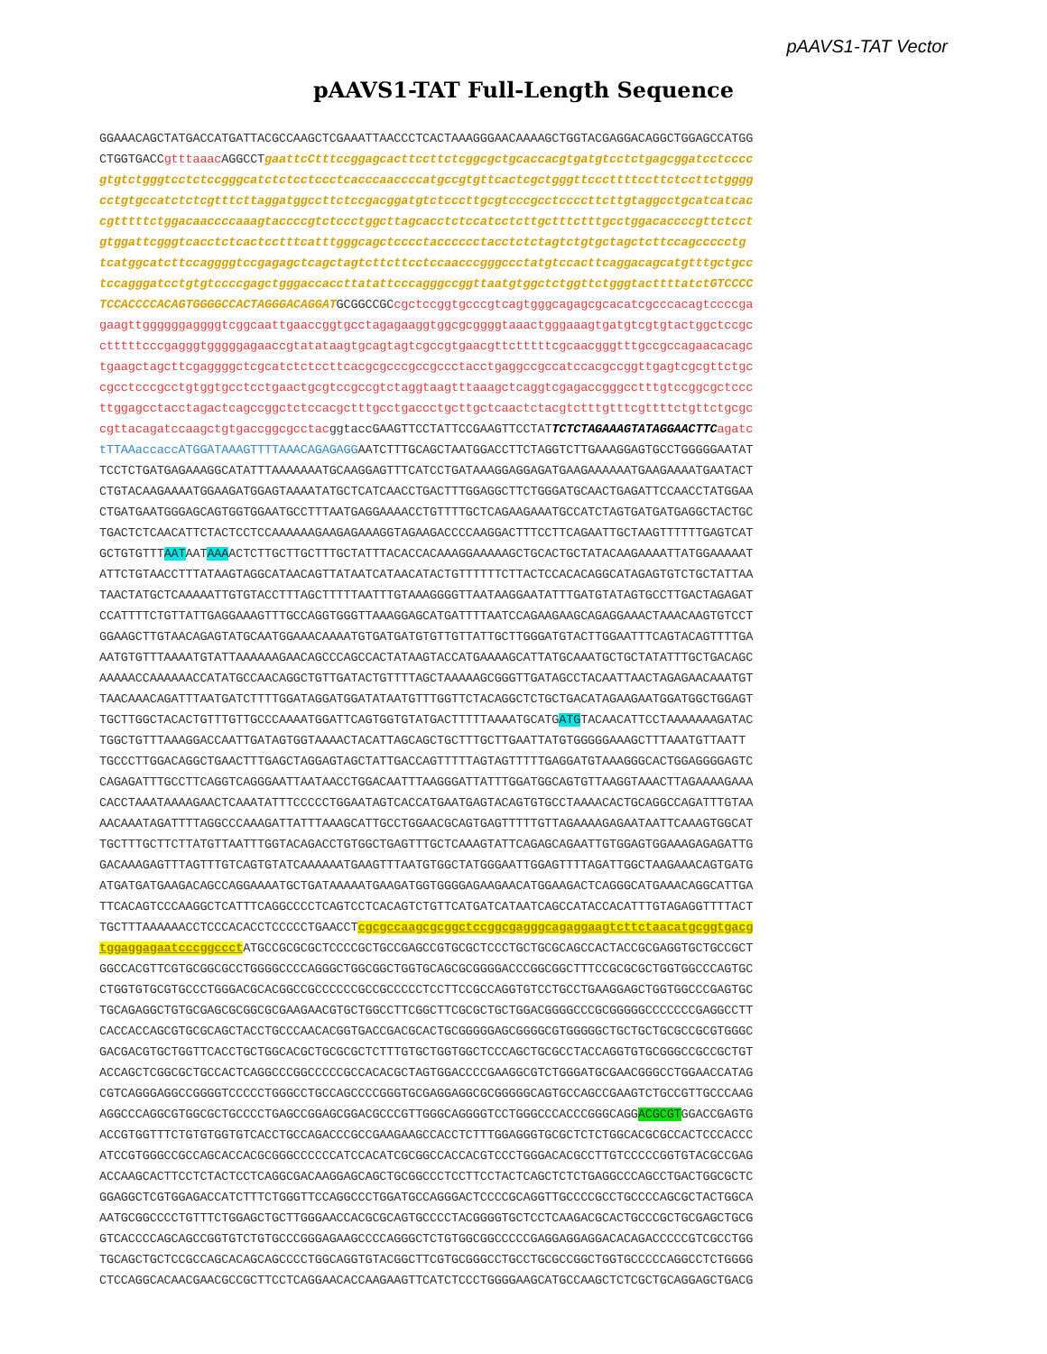pAAVS1-TAT Vector
pAAVS1-TAT Full-Length Sequence
GGAAACAGCTATGACCATGATTACGCCAAGCTCGAAATTAACCCTCACTAAAGGGAACAAAAGCTGGTACGAGGACAGGCTGGAGCCATGG CTGGTGACCgtttaaac AGGCCTgaattcCtttccggagcacttccttctcggcgctgcaccacgtgatgtcctctgagcggatcctcccc gtgtctgggtcctctccgggcatctctcctccctcacccaaccccatgccgtgttcactcgctgggttcccttttccttctccttctgggg cctgtgccatctctcgtttcttaggatggccttctccgacggatgtctcccttgcgtcccgcctccccttcttgtaggcctgcatcatcac cgtttttctggacaaccccaaagtaccccgtctccctggcttagcacctctccatcctcttgctttctttgcctggacaccccgttctcct gtggattcgggtcacctctcactcctttcatttgggcagctcccctacccccctacctctctagtctgtgctagctcttccagccccctg tcatggcatcttccaggggtccgagagctcagctagtcttcttcctccaacccgggccctatgtccacttcaggacagcatgtttgctgcc tccagggatcctgtgtccccgagctgggaccaccttatattcccagggccggttaatgtggctctggttctgggtacttttatctGTCCCC TCCACCCCACAGTGGGGCCACTAGGGACAGGATGCGGCCGCcgctccggtgcccgtcagtgggcagagcgcacatcgcccacagtccccga gaagttggggggaggggtcggcaattgaaccggtgcctagagaaggtggcgcggggtaaactgggaaagtgatgtcgtgtactggctccgc ctttttcccgagggtgggggagaaccgtatataagtgcagtagtcgccgtgaacgttctttttcgcaacgggtttgccgccagaacacagc tgaagctagcttcgaggggctcgcatctctccttcacgcgcccgccgccctacctgaggccgccatccacgccggttgagtcgcgttctgc cgcctcccgcctgtggtgcctcctgaactgcgtccgccgtctaggtaagtttaaagctcaggtcgagaccgggcctttgtccggcgctccc ttggagcctacctagactcagccggctctccacgctttgcctgaccctgcttgctcaactctacgtctttgtttcgttttctgttctgcgc cgttacagatccaagctgtgaccggcgcctacggtaccGAAGTTCCTATTCCGAAGTTCCTATTCTCTAGAAAGTATAGGAACTTC agatc tTTAAaccaccATGGATAAAGTTTTAAACAGAGAGGAATCTTTGCAGCTAATGGACCTTCTAGGTCTTGAAAGGAGTGCCTGGGGGAATAT TCCTCTGATGAGAAAGGCATATTTAAAAAAATGCAAGGAGTTTCATCCTGATAAAGGAGGAGATGAAGAAAAAATGAAGAAAATGAATACT CTGTACAAGAAAATGGAAGATGGAGTAAAATATGCTCATCAACCTGACTTTGGAGGCTTCTGGGATGCAACTGAGATTCCAACCTATGGAA CTGATGAATGGGAGCAGTGGTGGAATGCCTTTAATGAGGAAAACCTGTTTTGCTCAGAAGAAATGCCATCTAGTGATGATGAGGCTACTGC TGACTCTCAACATTCTACTCCTCCAAAAAAGAAGAGAAAGGTAGAAGACCCCAAGGACTTTCCTTCAGAATTGCTAAGTTTTTTGAGTCAT GCTGTGTTTAATAATAAAACTCTTGCTTGCTTTGCTATTTACACCACAAAGGAAAAAGCTGCACTGCTATACAAGAAAATTATGGAAAAAT ATTCTGTAACCTTTATAAGTAGGCATAACAGTTATAATCATAACATACTGTTTTTTCTTACTCCACACAGGCATAGAGTGTCTGCTATTAA TAACTATGCTCAAAAATTGTGTACCTTTAGCTTTTTAATTTGTAAAGGGGTTAATAAGGAATATTTGATGTATAGTGCCTTGACTAGAGAT CCATTTTCTGTTATTGAGGAAAGTTTGCCAGGTGGGTTAAAGGAGCATGATTTTAATCCAGAAGAAGCAGAGGAAACTAAACAAGTGTCCT GGAAGCTTGTAACAGAGTATGCAATGGAAACAAAATGTGATGATGTGTTGTTATTGCTTGGGATGTACTTGGAATTTCAGTACAGTTTTGA AATGTGTTTAAAATGTATTAAAAAAGAACAGCCCAGCCACTATAAGTACCATGAAAAGCATTATGCAAATGCTGCTATATTTGCTGACAGC AAAAACCAAAAAACCATATGCCAACAGGCTGTTGATACTGTTTTAGCTAAAAAGCGGGTTGATAGCCTACAATTAACTAGAGAACAAATGT TAACAAACAGATTTAATGATCTTTTGGATAGGATGGATATAATGTTTGGTTCTACAGGCTCTGCTGACATAGAAGAATGGATGGCTGGAGT TGCTTGGCTACACTGTTTGTTGCCCAAAATGGATTCAGTGGTGTATGACTTTTTAAAATGCATGATGTACAACATTCCTAAAAAAAGATAC TGGCTGTTTAAAGGACCAATTGATAGTGGTAAAACTACATTAGCAGCTGCTTTGCTTGAATTATGTGGGGGAAAGCTTTAAATGTTAATT TGCCCTTGGACAGGCTGAACTTTGAGCTAGGAGTAGCTATTGACCAGTTTTTAGTAGTTTTTGAGGATGTAAAGGGCACTGGAGGGGAGTC CAGAGATTTGCCTTCAGGTCAGGGAATTAATAACCTGGACAATTTAAGGGATTATTTGGATGGCAGTGTTAAGGTAAACTTAGAAAAGAAA CACCTAAATAAAAGAACTCAAATATTTCCCCCTGGAATAGTCACCATGAATGAGTACAGTGTGCCTAAAACACTGCAGGCCAGATTTGTAA AACAAATAGATTTTAGGCCCAAAGATTATTTAAAGCATTGCCTGGAACGCAGTGAGTTTTTGTTAGAAAAGAGAATAATTCAAAGTGGCAT TGCTTTGCTTCTTATGTTAATTTGGTACAGACCTGTGGCTGAGTTTGCTCAAAGTATTCAGAGCAGAATTGTGGAGTGGAAAGAGAGATTG GACAAAGAGTTTAGTTTGTCAGTGTATCAAAAAATGAAGTTTAATGTGGCTATGGGAATTGGAGTTTTAGATTGGCTAAGAAACAGTGATG ATGATGATGAAGACAGCCAGGAAAATGCTGATAAAAATGAAGATGGTGGGGAGAAGAACATGGAAGACTCAGGGCATGAAACAGGCATTGA TTCACAGTCCCAAGGCTCATTTCAGGCCCCTCAGTCCTCACAGTCTGTTCATGATCATAATCAGCCATACCACATTTGTAGAGGTTTTACT TGCTTTAAAAAACCTCCCACACCTCCCCCTGAACCTcgcgccaagcgcggctccggcgagggcagaggaagtcttctaacatgcggtgacg tggaggagaatcccggccct ATGCCGCGCGCTCCCCGCTGCCGAGCCGTGCGCTCCCTGCTGCGCAGCCACTACCGCGAGGTGCTGCCGCT GGCCACGTTCGTGCGGCGCCTGGGGCCCCAGGGCTGGCGGCTGGTGCAGCGCGGGGACCCGGCGGCTTTCCGCGCGCTGGTGGCCCAGTGC CTGGTGTGCGTGCCCTGGGACGCACGGCCGCCCCCCGCCGCCCCCTCCTTCCGCCAGGTGTCCTGCCTGAAGGAGCTGGTGGCCCGAGTGC TGCAGAGGCTGTGCGAGCGCGGCGCGAAGAACGTGCTGGCCTTCGGCTTCGCGCTGCTGGACGGGGCCCGCGGGGGCCCCCCCGAGGCCTT CACCACCAGCGTGCGCAGCTACCTGCCCAACACGGTGACCGACGCACTGCGGGGGAGCGGGGCGTGGGGGCTGCTGCTGCGCCGCGTGGGC GACGACGTGCTGGTTCACCTGCTGGCACGCTGCGCGCTCTTTGTGCTGGTGGCTCCCAGCTGCGCCTACCAGGTGTGCGGGCCGCCGCTGT ACCAGCTCGGCGCTGCCACTCAGGCCCGGCCCCCGCCACACGCTAGTGGACCCCGAAGGCGTCTGGGATGCGAACGGGCCTGGAACCATAG CGTCAGGGAGGCCGGGGTCCCCCTGGGCCTGCCAGCCCCGGGTGCGAGGAGGCGCGGGGGCAGTGCCAGCCGAAGTCTGCCGTTGCCCAAG AGGCCCAGGCGTGGCGCTGCCCCTGAGCCGGAGCGGACGCCCGTTGGGCAGGGGTCCTGGGCCCACCCGGGCAGGACGCGTGGACCGAGTG ACCGTGGTTTCTGTGTGGTGTCACCTGCCAGACCCGCCGAAGAAGCCACCTCTTTGGAGGGTGCGCTCTCTGGCACGCGCCACTCCCACCC ATCCGTGGGCCGCCAGCACCACGCGGGCCCCCCATCCACATCGCGGCCACCACGTCCCTGGGACACGCCTTGTCCCCCGGTGTACGCCGAG ACCAAGCACTTCCTCTACTCCTCAGGCGACAAGGAGCAGCTGCGGCCCTCCTTCCTACTCAGCTCTCTGAGGCCCAGCCTGACTGGCGCTC GGAGGCTCGTGGAGACCATCTTTCTGGGTTCCAGGCCCTGGATGCCAGGGACTCCCCGCAGGTTGCCCCGCCTGCCCCAGCGCTACTGGCA AATGCGGCCCCTGTTTCTGGAGCTGCTTGGGAACCACGCGCAGTGCCCCTACGGGGTGCTCCTCAAGACGCACTGCCCGCTGCGAGCTGCG GTCACCCCAGCAGCCGGTGTCTGTGCCCGGGAGAAGCCCCAGGGCTCTGTGGCGGCCCCCGAGGAGGAGGACACAGACCCCCGTCGCCTGG TGCAGCTGCTCCGCCAGCACAGCAGCCCCTGGCAGGTGTACGGCTTCGTGCGGGCCTGCCTGCGCCGGCTGGTGCCCCCAGGCCTCTGGGG CTCCAGGCACAACGAACGCCGCTTCCTCAGGAACACCAAGAAGTTCATCTCCCTGGGGAAGCATGCCAAGCTCTCGCTGCAGGAGCTGACG